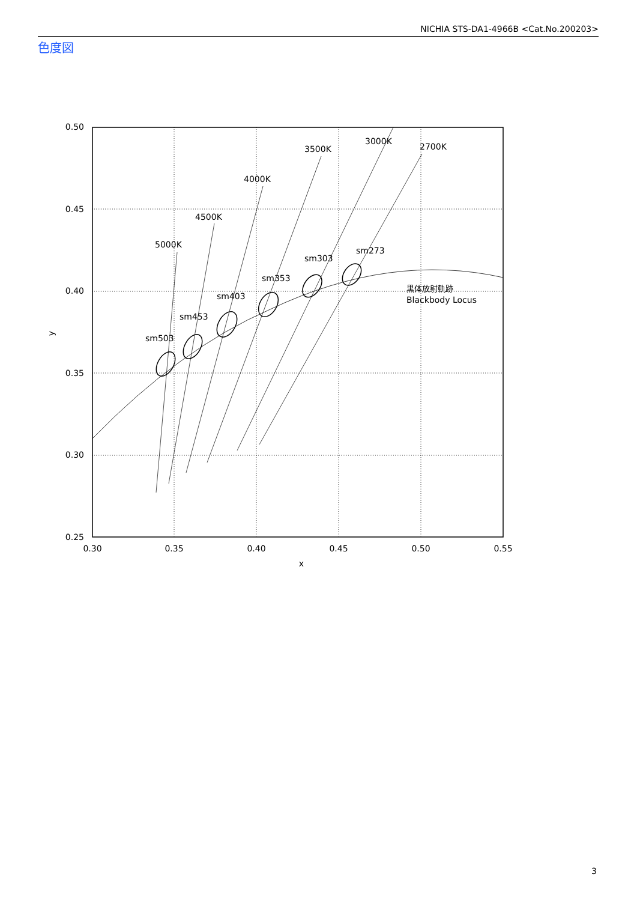NICHIA STS-DA1-4966B <Cat.No.200203>
色度図
0.50
0.45
0.40
0.35
0.30
0.25
0.30
0.35
0.40
0.45
0.50
0.55
x
y
5000K
4500K
4000K
3500K
3000K
2700K
sm503
sm453
sm403
sm353
sm303
sm273
黒体放射軌跡
Blackbody Locus
3